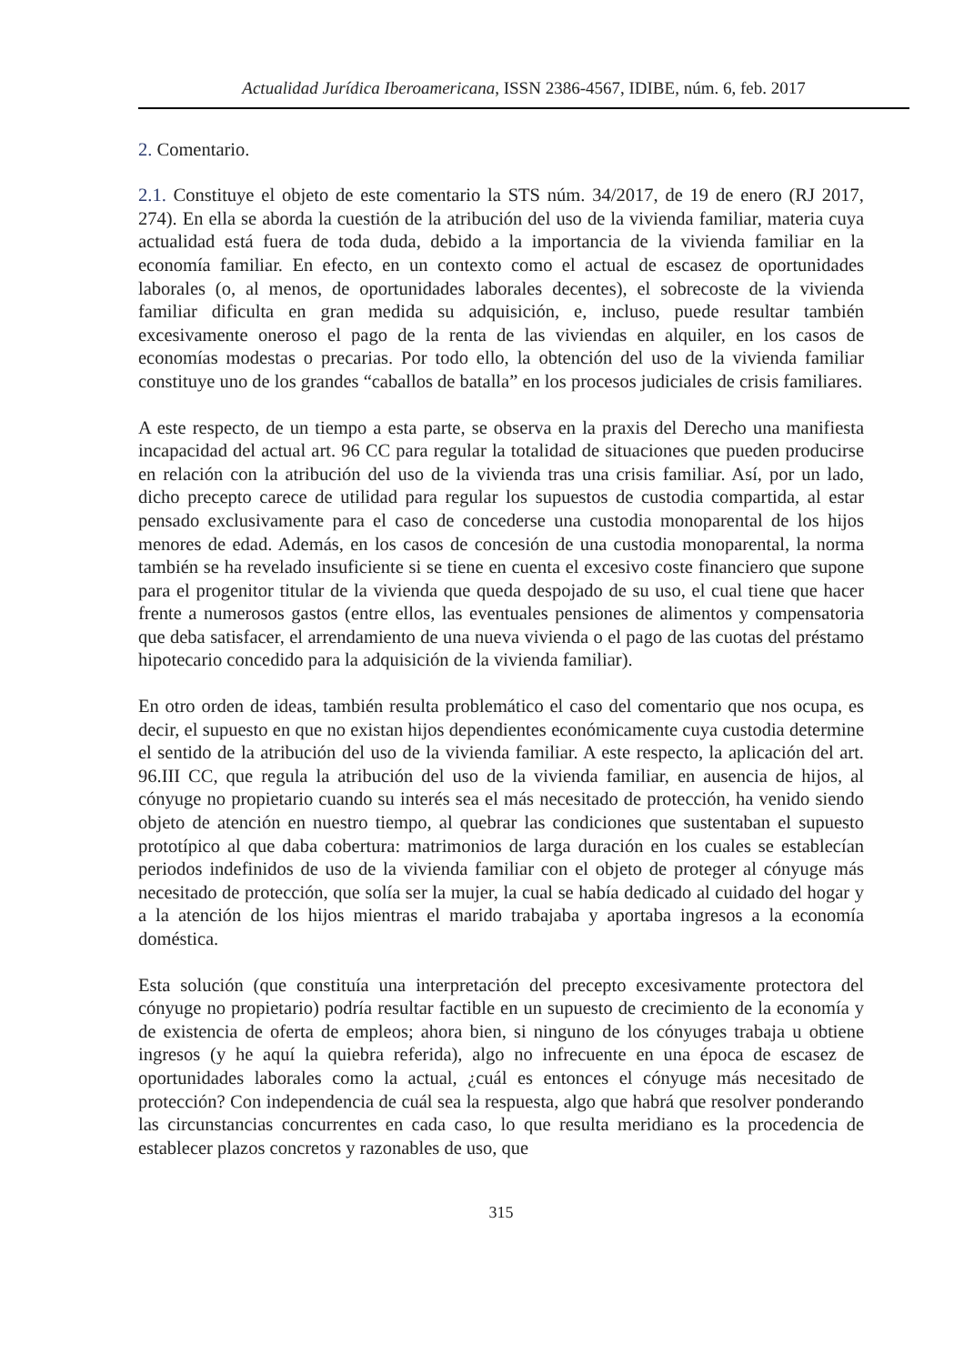Actualidad Jurídica Iberoamericana, ISSN 2386-4567, IDIBE, núm. 6, feb. 2017
2. Comentario.
2.1. Constituye el objeto de este comentario la STS núm. 34/2017, de 19 de enero (RJ 2017, 274). En ella se aborda la cuestión de la atribución del uso de la vivienda familiar, materia cuya actualidad está fuera de toda duda, debido a la importancia de la vivienda familiar en la economía familiar. En efecto, en un contexto como el actual de escasez de oportunidades laborales (o, al menos, de oportunidades laborales decentes), el sobrecoste de la vivienda familiar dificulta en gran medida su adquisición, e, incluso, puede resultar también excesivamente oneroso el pago de la renta de las viviendas en alquiler, en los casos de economías modestas o precarias. Por todo ello, la obtención del uso de la vivienda familiar constituye uno de los grandes “caballos de batalla” en los procesos judiciales de crisis familiares.
A este respecto, de un tiempo a esta parte, se observa en la praxis del Derecho una manifiesta incapacidad del actual art. 96 CC para regular la totalidad de situaciones que pueden producirse en relación con la atribución del uso de la vivienda tras una crisis familiar. Así, por un lado, dicho precepto carece de utilidad para regular los supuestos de custodia compartida, al estar pensado exclusivamente para el caso de concederse una custodia monoparental de los hijos menores de edad. Además, en los casos de concesión de una custodia monoparental, la norma también se ha revelado insuficiente si se tiene en cuenta el excesivo coste financiero que supone para el progenitor titular de la vivienda que queda despojado de su uso, el cual tiene que hacer frente a numerosos gastos (entre ellos, las eventuales pensiones de alimentos y compensatoria que deba satisfacer, el arrendamiento de una nueva vivienda o el pago de las cuotas del préstamo hipotecario concedido para la adquisición de la vivienda familiar).
En otro orden de ideas, también resulta problemático el caso del comentario que nos ocupa, es decir, el supuesto en que no existan hijos dependientes económicamente cuya custodia determine el sentido de la atribución del uso de la vivienda familiar. A este respecto, la aplicación del art. 96.III CC, que regula la atribución del uso de la vivienda familiar, en ausencia de hijos, al cónyuge no propietario cuando su interés sea el más necesitado de protección, ha venido siendo objeto de atención en nuestro tiempo, al quebrar las condiciones que sustentaban el supuesto prototípico al que daba cobertura: matrimonios de larga duración en los cuales se establecían periodos indefinidos de uso de la vivienda familiar con el objeto de proteger al cónyuge más necesitado de protección, que solía ser la mujer, la cual se había dedicado al cuidado del hogar y a la atención de los hijos mientras el marido trabajaba y aportaba ingresos a la economía doméstica.
Esta solución (que constituía una interpretación del precepto excesivamente protectora del cónyuge no propietario) podría resultar factible en un supuesto de crecimiento de la economía y de existencia de oferta de empleos; ahora bien, si ninguno de los cónyuges trabaja u obtiene ingresos (y he aquí la quiebra referida), algo no infrecuente en una época de escasez de oportunidades laborales como la actual, ¿cuál es entonces el cónyuge más necesitado de protección? Con independencia de cuál sea la respuesta, algo que habrá que resolver ponderando las circunstancias concurrentes en cada caso, lo que resulta meridiano es la procedencia de establecer plazos concretos y razonables de uso, que
315